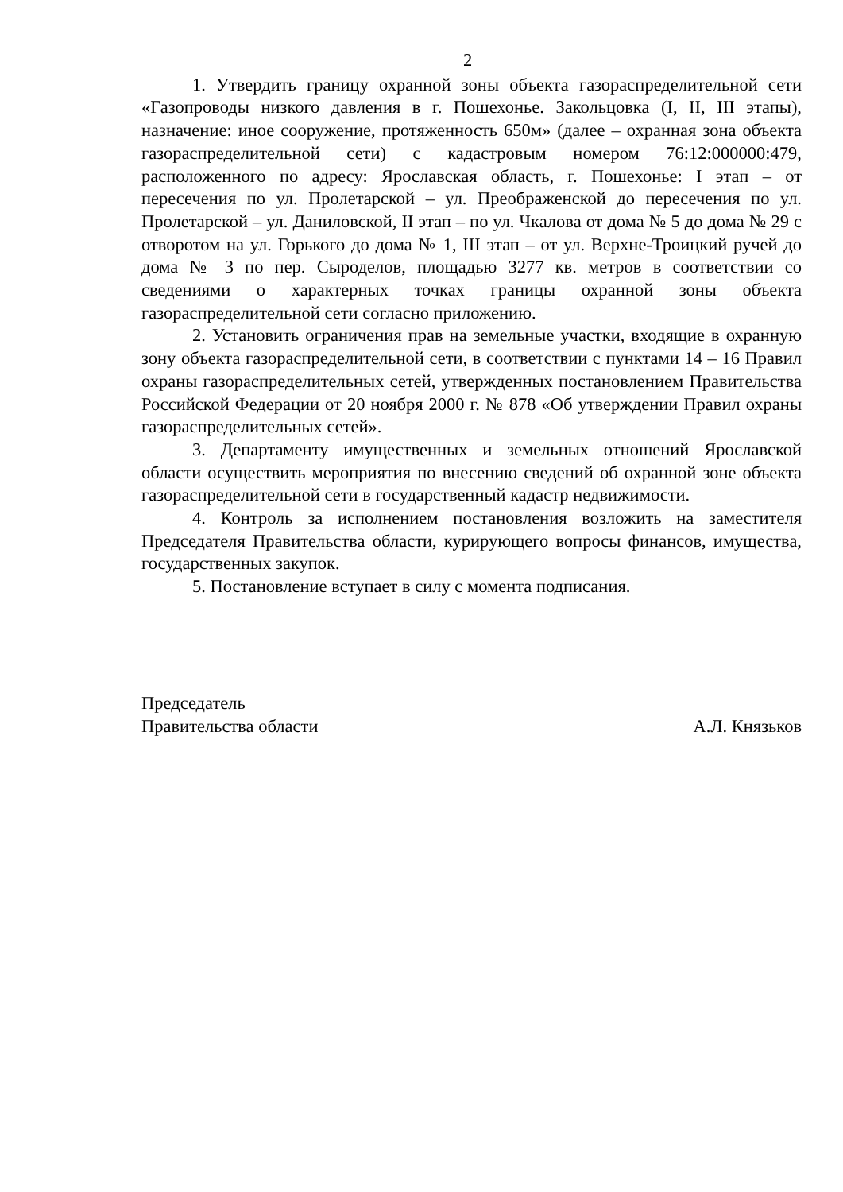2
1. Утвердить границу охранной зоны объекта газораспределительной сети «Газопроводы низкого давления в г. Пошехонье. Закольцовка (I, II, III этапы), назначение: иное сооружение, протяженность 650м» (далее – охранная зона объекта газораспределительной сети) с кадастровым номером 76:12:000000:479, расположенного по адресу: Ярославская область, г. Пошехонье: I этап – от пересечения по ул. Пролетарской – ул. Преображенской до пересечения по ул. Пролетарской – ул. Даниловской, II этап – по ул. Чкалова от дома № 5 до дома № 29 с отворотом на ул. Горького до дома № 1, III этап – от ул. Верхне-Троицкий ручей до дома № 3 по пер. Сыроделов, площадью 3277 кв. метров в соответствии со сведениями о характерных точках границы охранной зоны объекта газораспределительной сети согласно приложению.
2. Установить ограничения прав на земельные участки, входящие в охранную зону объекта газораспределительной сети, в соответствии с пунктами 14 – 16 Правил охраны газораспределительных сетей, утвержденных постановлением Правительства Российской Федерации от 20 ноября 2000 г. № 878 «Об утверждении Правил охраны газораспределительных сетей».
3. Департаменту имущественных и земельных отношений Ярославской области осуществить мероприятия по внесению сведений об охранной зоне объекта газораспределительной сети в государственный кадастр недвижимости.
4. Контроль за исполнением постановления возложить на заместителя Председателя Правительства области, курирующего вопросы финансов, имущества, государственных закупок.
5. Постановление вступает в силу с момента подписания.
Председатель
Правительства области
А.Л. Князьков